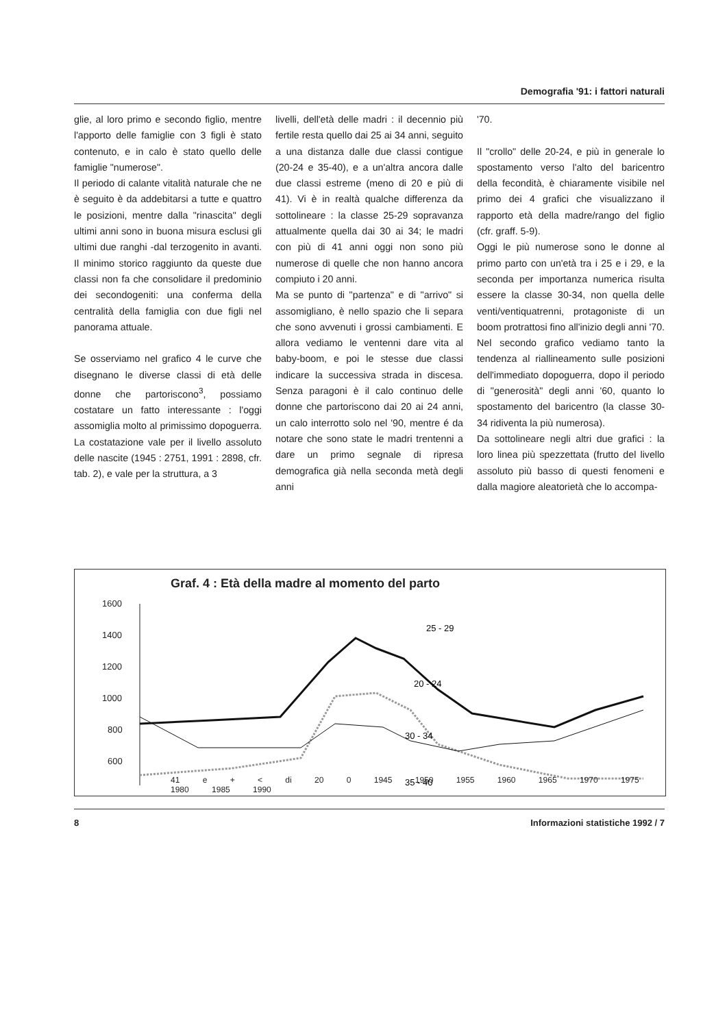Demografia '91: i fattori naturali
glie, al loro primo e secondo figlio, mentre l'apporto delle famiglie con 3 figli è stato contenuto, e in calo è stato quello delle famiglie "numerose".
Il periodo di calante vitalità naturale che ne è seguito è da addebitarsi a tutte e quattro le posizioni, mentre dalla "rinascita" degli ultimi anni sono in buona misura esclusi gli ultimi due ranghi -dal terzogenito in avanti. Il minimo storico raggiunto da queste due classi non fa che consolidare il predominio dei secondogeniti: una conferma della centralità della famiglia con due figli nel panorama attuale.
Se osserviamo nel grafico 4 le curve che disegnano le diverse classi di età delle donne che partoriscono<sup>3</sup>, possiamo costatare un fatto interessante : l'oggi assomiglia molto al primissimo dopoguerra. La costatazione vale per il livello assoluto delle nascite (1945 : 2751, 1991 : 2898, cfr. tab. 2), e vale per la struttura, a 3
livelli, dell'età delle madri : il decennio più fertile resta quello dai 25 ai 34 anni, seguito a una distanza dalle due classi contigue (20-24 e 35-40), e a un'altra ancora dalle due classi estreme (meno di 20 e più di 41). Vi è in realtà qualche differenza da sottolineare : la classe 25-29 sopravanza attualmente quella dai 30 ai 34; le madri con più di 41 anni oggi non sono più numerose di quelle che non hanno ancora compiuto i 20 anni.
Ma se punto di "partenza" e di "arrivo" si assomigliano, è nello spazio che li separa che sono avvenuti i grossi cambiamenti. E allora vediamo le ventenni dare vita al baby-boom, e poi le stesse due classi indicare la successiva strada in discesa. Senza paragoni è il calo continuo delle donne che partoriscono dai 20 ai 24 anni, un calo interrotto solo nel '90, mentre é da notare che sono state le madri trentenni a dare un primo segnale di ripresa demografica già nella seconda metà degli anni
'70.
Il "crollo" delle 20-24, e più in generale lo spostamento verso l'alto del baricentro della fecondità, è chiaramente visibile nel primo dei 4 grafici che visualizzano il rapporto età della madre/rango del figlio (cfr. graff. 5-9).
Oggi le più numerose sono le donne al primo parto con un'età tra i 25 e i 29, e la seconda per importanza numerica risulta essere la classe 30-34, non quella delle venti/ventiquatrenni, protagoniste di un boom protrattosi fino all'inizio degli anni '70. Nel secondo grafico vediamo tanto la tendenza al riallineamento sulle posizioni dell'immediato dopoguerra, dopo il periodo di "generosità" degli anni '60, quanto lo spostamento del baricentro (la classe 30-34 ridiventa la più numerosa).
Da sottolineare negli altri due grafici : la loro linea più spezzettata (frutto del livello assoluto più basso di questi fenomeni e dalla magiore aleatorietà che lo accompa-
Graf. 4 : Età della madre al momento del parto
1600
1400
1200
1000
800
600
25 - 29
20 - 24
30 - 34
35 - 40
41 e + < di 20 0 1945 1950 1955 1960 1965 1970 1975 1980 1985 1990
8 Informazioni statistiche 1992 / 7